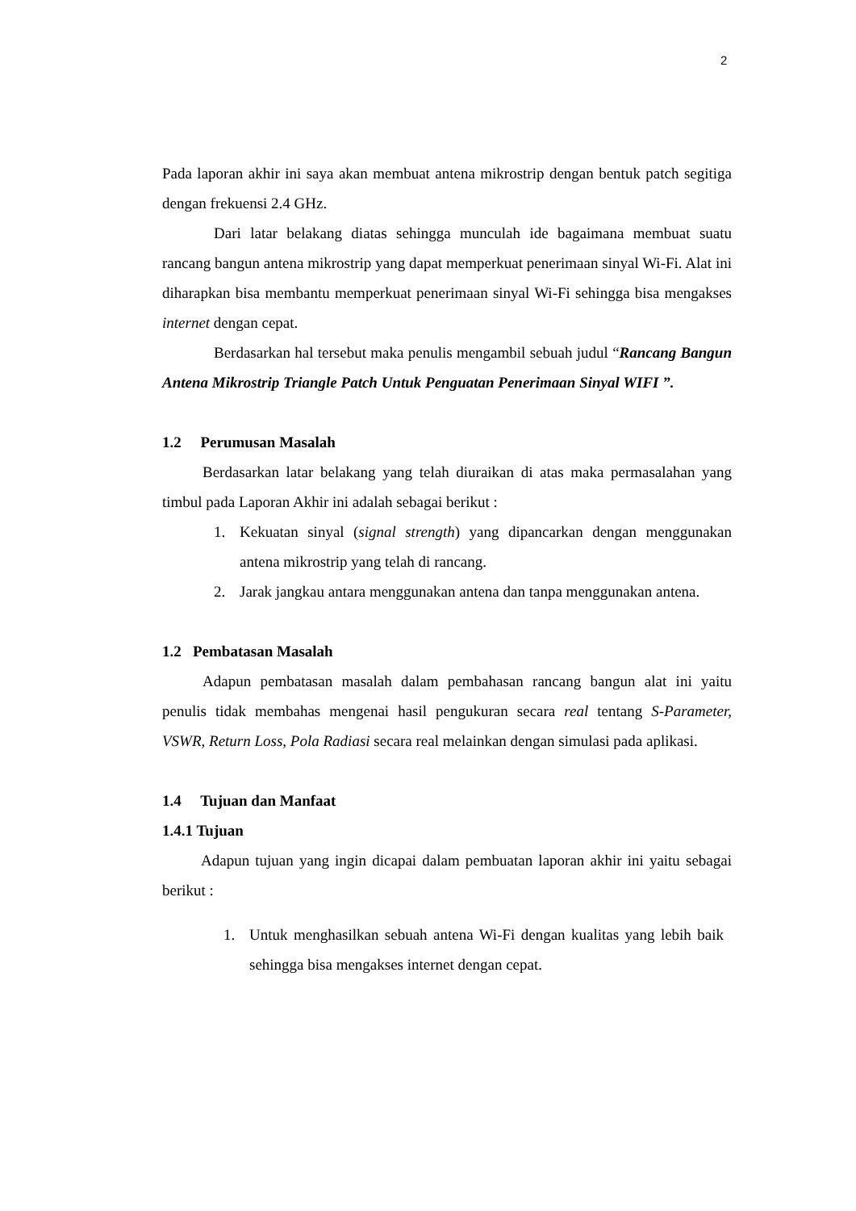2
Pada laporan akhir ini saya akan membuat antena mikrostrip dengan bentuk patch segitiga dengan frekuensi 2.4 GHz.
Dari latar belakang diatas sehingga munculah ide bagaimana membuat suatu rancang bangun antena mikrostrip yang dapat memperkuat penerimaan sinyal Wi-Fi. Alat ini diharapkan bisa membantu memperkuat penerimaan sinyal Wi-Fi sehingga bisa mengakses internet dengan cepat.
Berdasarkan hal tersebut maka penulis mengambil sebuah judul “Rancang Bangun Antena Mikrostrip Triangle Patch Untuk Penguatan Penerimaan Sinyal WIFI ”.
1.2 Perumusan Masalah
Berdasarkan latar belakang yang telah diuraikan di atas maka permasalahan yang timbul pada Laporan Akhir ini adalah sebagai berikut :
1. Kekuatan sinyal (signal strength) yang dipancarkan dengan menggunakan antena mikrostrip yang telah di rancang.
2. Jarak jangkau antara menggunakan antena dan tanpa menggunakan antena.
1.2 Pembatasan Masalah
Adapun pembatasan masalah dalam pembahasan rancang bangun alat ini yaitu penulis tidak membahas mengenai hasil pengukuran secara real tentang S-Parameter, VSWR, Return Loss, Pola Radiasi secara real melainkan dengan simulasi pada aplikasi.
1.4 Tujuan dan Manfaat
1.4.1 Tujuan
Adapun tujuan yang ingin dicapai dalam pembuatan laporan akhir ini yaitu sebagai berikut :
1. Untuk menghasilkan sebuah antena Wi-Fi dengan kualitas yang lebih baik sehingga bisa mengakses internet dengan cepat.